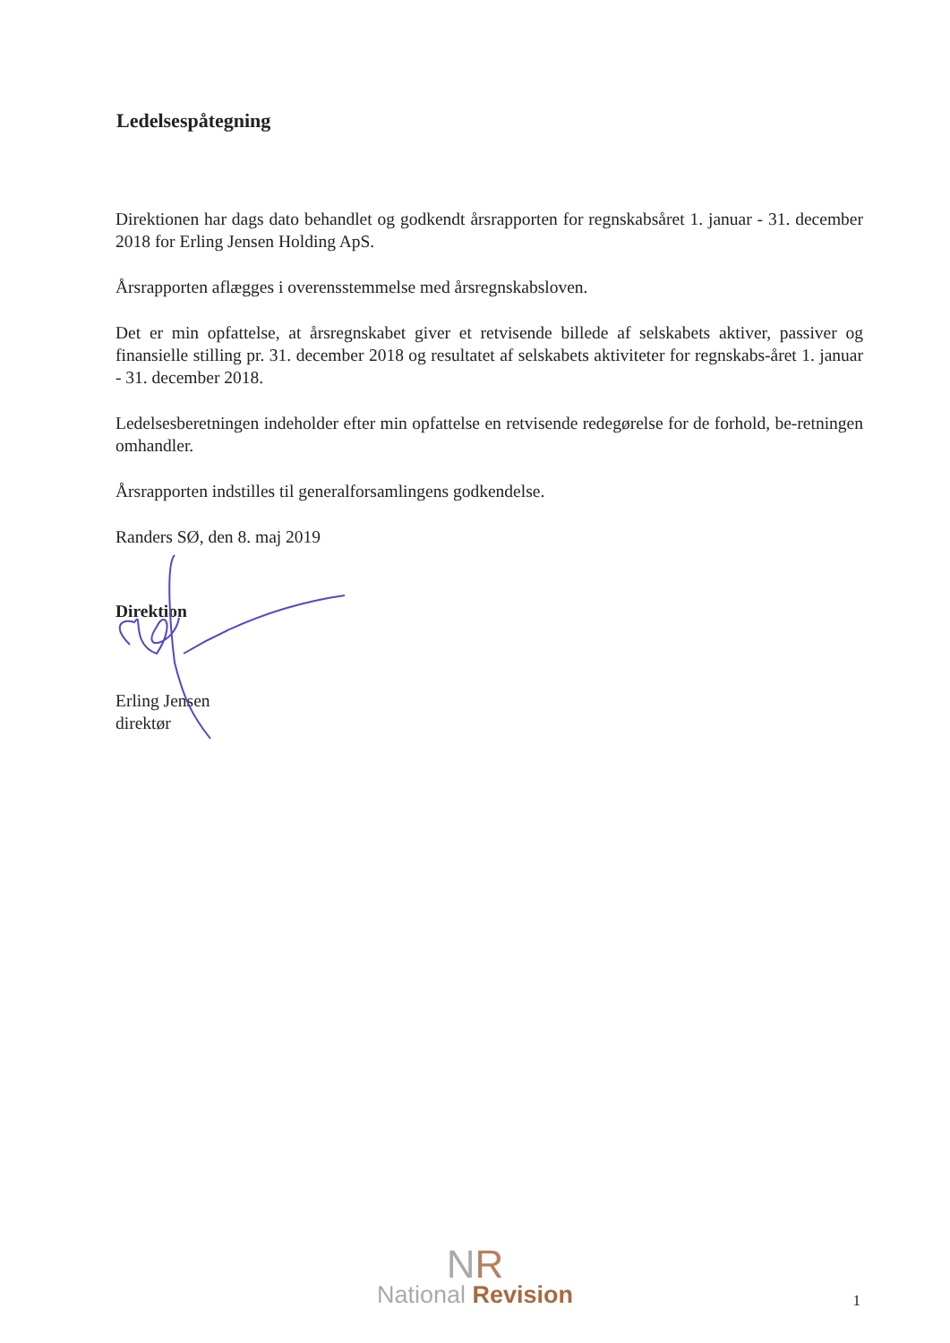Ledelsespåtegning
Direktionen har dags dato behandlet og godkendt årsrapporten for regnskabsåret 1. januar - 31. december 2018 for Erling Jensen Holding ApS.
Årsrapporten aflægges i overensstemmelse med årsregnskabsloven.
Det er min opfattelse, at årsregnskabet giver et retvisende billede af selskabets aktiver, passiver og finansielle stilling pr. 31. december 2018 og resultatet af selskabets aktiviteter for regnskabs-året 1. januar - 31. december 2018.
Ledelsesberetningen indeholder efter min opfattelse en retvisende redegørelse for de forhold, be-retningen omhandler.
Årsrapporten indstilles til generalforsamlingens godkendelse.
Randers SØ, den 8. maj 2019
Direktion
Erling Jensen
direktør
NR
National Revision
1